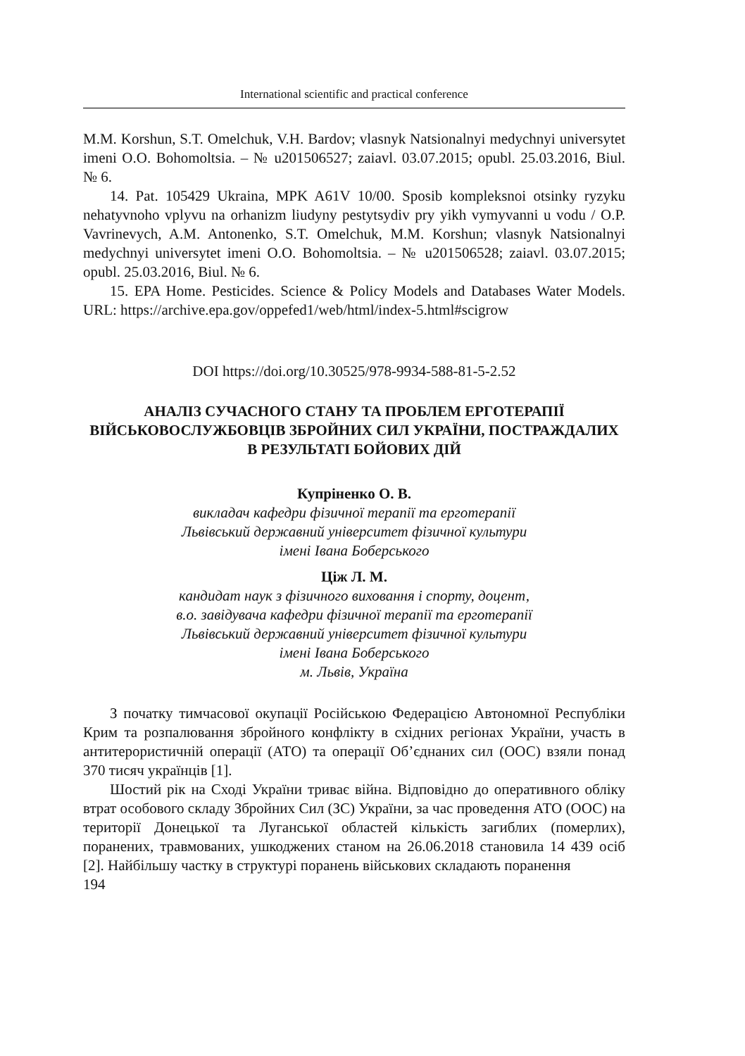International scientific and practical conference
M.M. Korshun, S.T. Omelchuk, V.H. Bardov; vlasnyk Natsionalnyi medychnyi universytet imeni O.O. Bohomoltsia. – № u201506527; zaiavl. 03.07.2015; opubl. 25.03.2016, Biul. № 6.
14. Pat. 105429 Ukraina, MPK A61V 10/00. Sposib kompleksnoi otsinky ryzyku nehatyvnoho vplyvu na orhanizm liudyny pestytsydiv pry yikh vymyvanni u vodu / O.P. Vavrinevych, A.M. Antonenko, S.T. Omelchuk, M.M. Korshun; vlasnyk Natsionalnyi medychnyi universytet imeni O.O. Bohomoltsia. – № u201506528; zaiavl. 03.07.2015; opubl. 25.03.2016, Biul. № 6.
15. EPA Home. Pesticides. Science & Policy Models and Databases Water Models. URL: https://archive.epa.gov/oppefed1/web/html/index-5.html#scigrow
DOI https://doi.org/10.30525/978-9934-588-81-5-2.52
АНАЛІЗ СУЧАСНОГО СТАНУ ТА ПРОБЛЕМ ЕРГОТЕРАПІЇ ВІЙСЬКОВОСЛУЖБОВЦІВ ЗБРОЙНИХ СИЛ УКРАЇНИ, ПОСТРАЖДАЛИХ В РЕЗУЛЬТАТІ БОЙОВИХ ДІЙ
Купріненко О. В.
викладач кафедри фізичної терапії та ерготерапії
Львівський державний університет фізичної культури
імені Івана Боберського
Ціж Л. М.
кандидат наук з фізичного виховання і спорту, доцент,
в.о. завідувача кафедри фізичної терапії та ерготерапії
Львівський державний університет фізичної культури
імені Івана Боберського
м. Львів, Україна
З початку тимчасової окупації Російською Федерацією Автономної Республіки Крим та розпалювання збройного конфлікту в східних регіонах України, участь в антитерористичній операції (АТО) та операції Об’єднаних сил (ООС) взяли понад 370 тисяч українців [1].
Шостий рік на Сході України триває війна. Відповідно до оперативного обліку втрат особового складу Збройних Сил (ЗС) України, за час проведення АТО (ООС) на території Донецької та Луганської областей кількість загиблих (померлих), поранених, травмованих, ушкоджених станом на 26.06.2018 становила 14 439 осіб [2]. Найбільшу частку в структурі поранень військових складають поранення
194